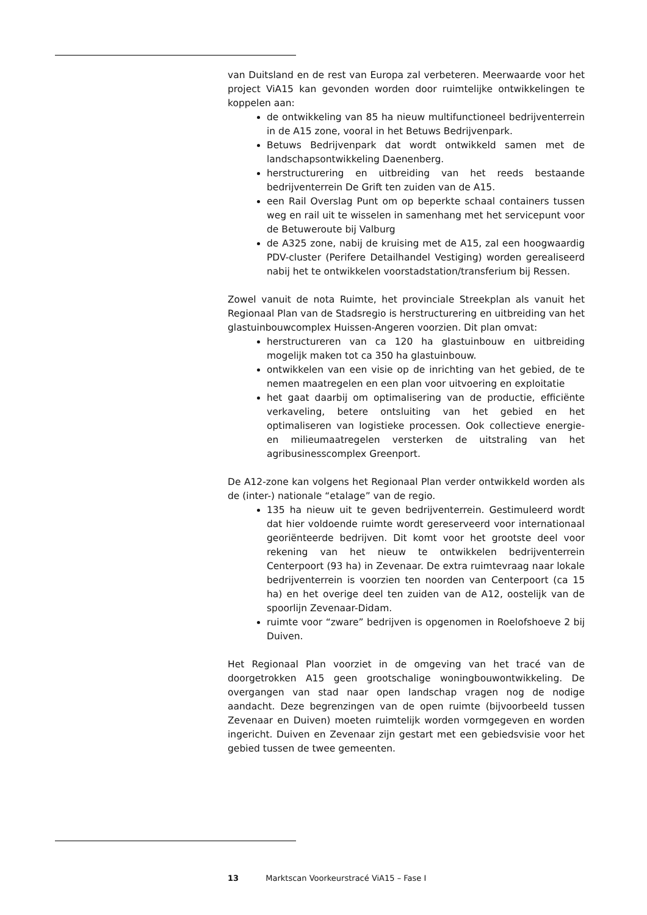van Duitsland en de rest van Europa zal verbeteren. Meerwaarde voor het project ViA15 kan gevonden worden door ruimtelijke ontwikkelingen te koppelen aan:
de ontwikkeling van 85 ha nieuw multifunctioneel bedrijventerrein in de A15 zone, vooral in het Betuws Bedrijvenpark.
Betuws Bedrijvenpark dat wordt ontwikkeld samen met de landschapsontwikkeling Daenenberg.
herstructurering en uitbreiding van het reeds bestaande bedrijventerrein De Grift ten zuiden van de A15.
een Rail Overslag Punt om op beperkte schaal containers tussen weg en rail uit te wisselen in samenhang met het servicepunt voor de Betuweroute bij Valburg
de A325 zone, nabij de kruising met de A15, zal een hoogwaardig PDV-cluster (Perifere Detailhandel Vestiging) worden gerealiseerd nabij het te ontwikkelen voorstadstation/transferium bij Ressen.
Zowel vanuit de nota Ruimte, het provinciale Streekplan als vanuit het Regionaal Plan van de Stadsregio is herstructurering en uitbreiding van het glastuinbouwcomplex Huissen-Angeren voorzien. Dit plan omvat:
herstructureren van ca 120 ha glastuinbouw en uitbreiding mogelijk maken tot ca 350 ha glastuinbouw.
ontwikkelen van een visie op de inrichting van het gebied, de te nemen maatregelen en een plan voor uitvoering en exploitatie
het gaat daarbij om optimalisering van de productie, efficiënte verkaveling, betere ontsluiting van het gebied en het optimaliseren van logistieke processen. Ook collectieve energie- en milieumaatregelen versterken de uitstraling van het agribusinesscomplex Greenport.
De A12-zone kan volgens het Regionaal Plan verder ontwikkeld worden als de (inter-) nationale “etalage” van de regio.
135 ha nieuw uit te geven bedrijventerrein. Gestimuleerd wordt dat hier voldoende ruimte wordt gereserveerd voor internationaal georiënteerde bedrijven. Dit komt voor het grootste deel voor rekening van het nieuw te ontwikkelen bedrijventerrein Centerpoort (93 ha) in Zevenaar. De extra ruimtevraag naar lokale bedrijventerrein is voorzien ten noorden van Centerpoort (ca 15 ha) en het overige deel ten zuiden van de A12, oostelijk van de spoorlijn Zevenaar-Didam.
ruimte voor “zware” bedrijven is opgenomen in Roelofshoeve 2 bij Duiven.
Het Regionaal Plan voorziet in de omgeving van het tracé van de doorgetrokken A15 geen grootschalige woningbouwontwikkeling. De overgangen van stad naar open landschap vragen nog de nodige aandacht. Deze begrenzingen van de open ruimte (bijvoorbeeld tussen Zevenaar en Duiven) moeten ruimtelijk worden vormgegeven en worden ingericht. Duiven en Zevenaar zijn gestart met een gebiedsvisie voor het gebied tussen de twee gemeenten.
13 Marktscan Voorkeurstracé ViA15 – Fase I